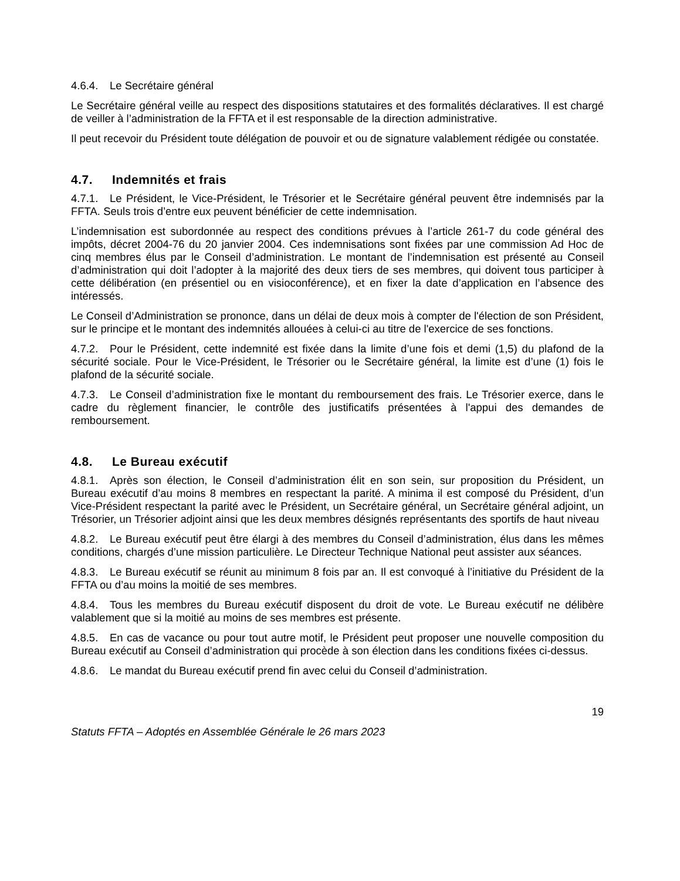4.6.4. Le Secrétaire général
Le Secrétaire général veille au respect des dispositions statutaires et des formalités déclaratives. Il est chargé de veiller à l’administration de la FFTA et il est responsable de la direction administrative.
Il peut recevoir du Président toute délégation de pouvoir et ou de signature valablement rédigée ou constatée.
4.7. Indemnités et frais
4.7.1. Le Président, le Vice-Président, le Trésorier et le Secrétaire général peuvent être indemnisés par la FFTA. Seuls trois d’entre eux peuvent bénéficier de cette indemnisation.
L’indemnisation est subordonnée au respect des conditions prévues à l’article 261-7 du code général des impôts, décret 2004-76 du 20 janvier 2004. Ces indemnisations sont fixées par une commission Ad Hoc de cinq membres élus par le Conseil d’administration. Le montant de l’indemnisation est présenté au Conseil d’administration qui doit l’adopter à la majorité des deux tiers de ses membres, qui doivent tous participer à cette délibération (en présentiel ou en visioconférence), et en fixer la date d’application en l’absence des intéressés.
Le Conseil d’Administration se prononce, dans un délai de deux mois à compter de l'élection de son Président, sur le principe et le montant des indemnités allouées à celui-ci au titre de l'exercice de ses fonctions.
4.7.2. Pour le Président, cette indemnité est fixée dans la limite d’une fois et demi (1,5) du plafond de la sécurité sociale. Pour le Vice-Président, le Trésorier ou le Secrétaire général, la limite est d’une (1) fois le plafond de la sécurité sociale.
4.7.3. Le Conseil d’administration fixe le montant du remboursement des frais. Le Trésorier exerce, dans le cadre du règlement financier, le contrôle des justificatifs présentées à l'appui des demandes de remboursement.
4.8. Le Bureau exécutif
4.8.1. Après son élection, le Conseil d’administration élit en son sein, sur proposition du Président, un Bureau exécutif d’au moins 8 membres en respectant la parité. A minima il est composé du Président, d’un Vice-Président respectant la parité avec le Président, un Secrétaire général, un Secrétaire général adjoint, un Trésorier, un Trésorier adjoint ainsi que les deux membres désignés représentants des sportifs de haut niveau
4.8.2. Le Bureau exécutif peut être élargi à des membres du Conseil d’administration, élus dans les mêmes conditions, chargés d’une mission particulière. Le Directeur Technique National peut assister aux séances.
4.8.3. Le Bureau exécutif se réunit au minimum 8 fois par an. Il est convoqué à l’initiative du Président de la FFTA ou d’au moins la moitié de ses membres.
4.8.4. Tous les membres du Bureau exécutif disposent du droit de vote. Le Bureau exécutif ne délibère valablement que si la moitié au moins de ses membres est présente.
4.8.5. En cas de vacance ou pour tout autre motif, le Président peut proposer une nouvelle composition du Bureau exécutif au Conseil d’administration qui procède à son élection dans les conditions fixées ci-dessus.
4.8.6. Le mandat du Bureau exécutif prend fin avec celui du Conseil d’administration.
19
Statuts FFTA – Adoptés en Assemblée Générale le 26 mars 2023